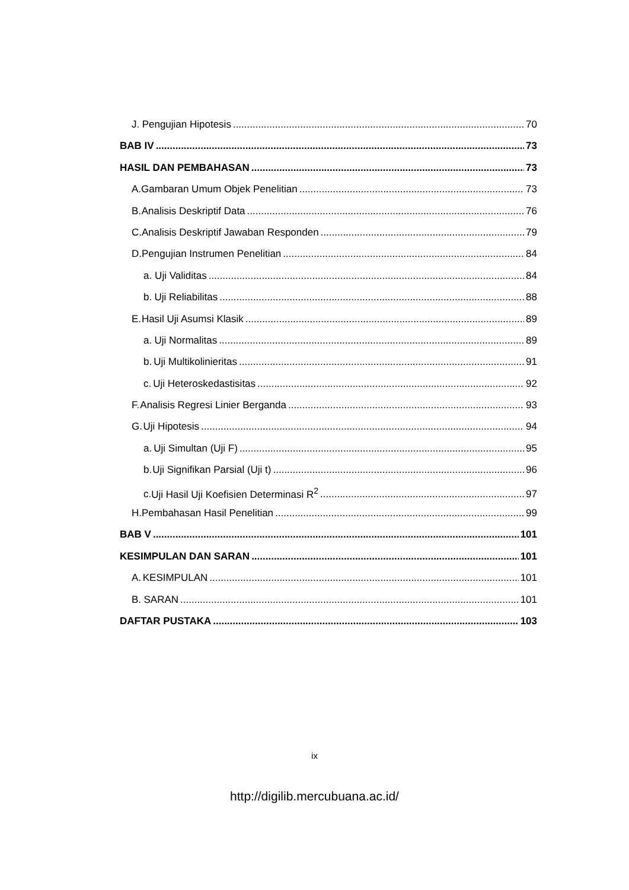J. Pengujian Hipotesis 70
BAB IV 73
HASIL DAN PEMBAHASAN 73
A. Gambaran Umum Objek Penelitian 73
B. Analisis Deskriptif Data 76
C. Analisis Deskriptif Jawaban Responden 79
D. Pengujian Instrumen Penelitian 84
a. Uji Validitas 84
b. Uji Reliabilitas 88
E. Hasil Uji Asumsi Klasik 89
a. Uji Normalitas 89
b. Uji Multikolinieritas 91
c. Uji Heteroskedastisitas 92
F. Analisis Regresi Linier Berganda 93
G. Uji Hipotesis 94
a. Uji Simultan (Uji F) 95
b. Uji Signifikan Parsial (Uji t) 96
c. Uji Hasil Uji Koefisien Determinasi R<sup>2</sup> 97
H. Pembahasan Hasil Penelitian 99
BAB V 101
KESIMPULAN DAN SARAN 101
A. KESIMPULAN 101
B. SARAN 101
DAFTAR PUSTAKA 103
ix
http://digilib.mercubuana.ac.id/